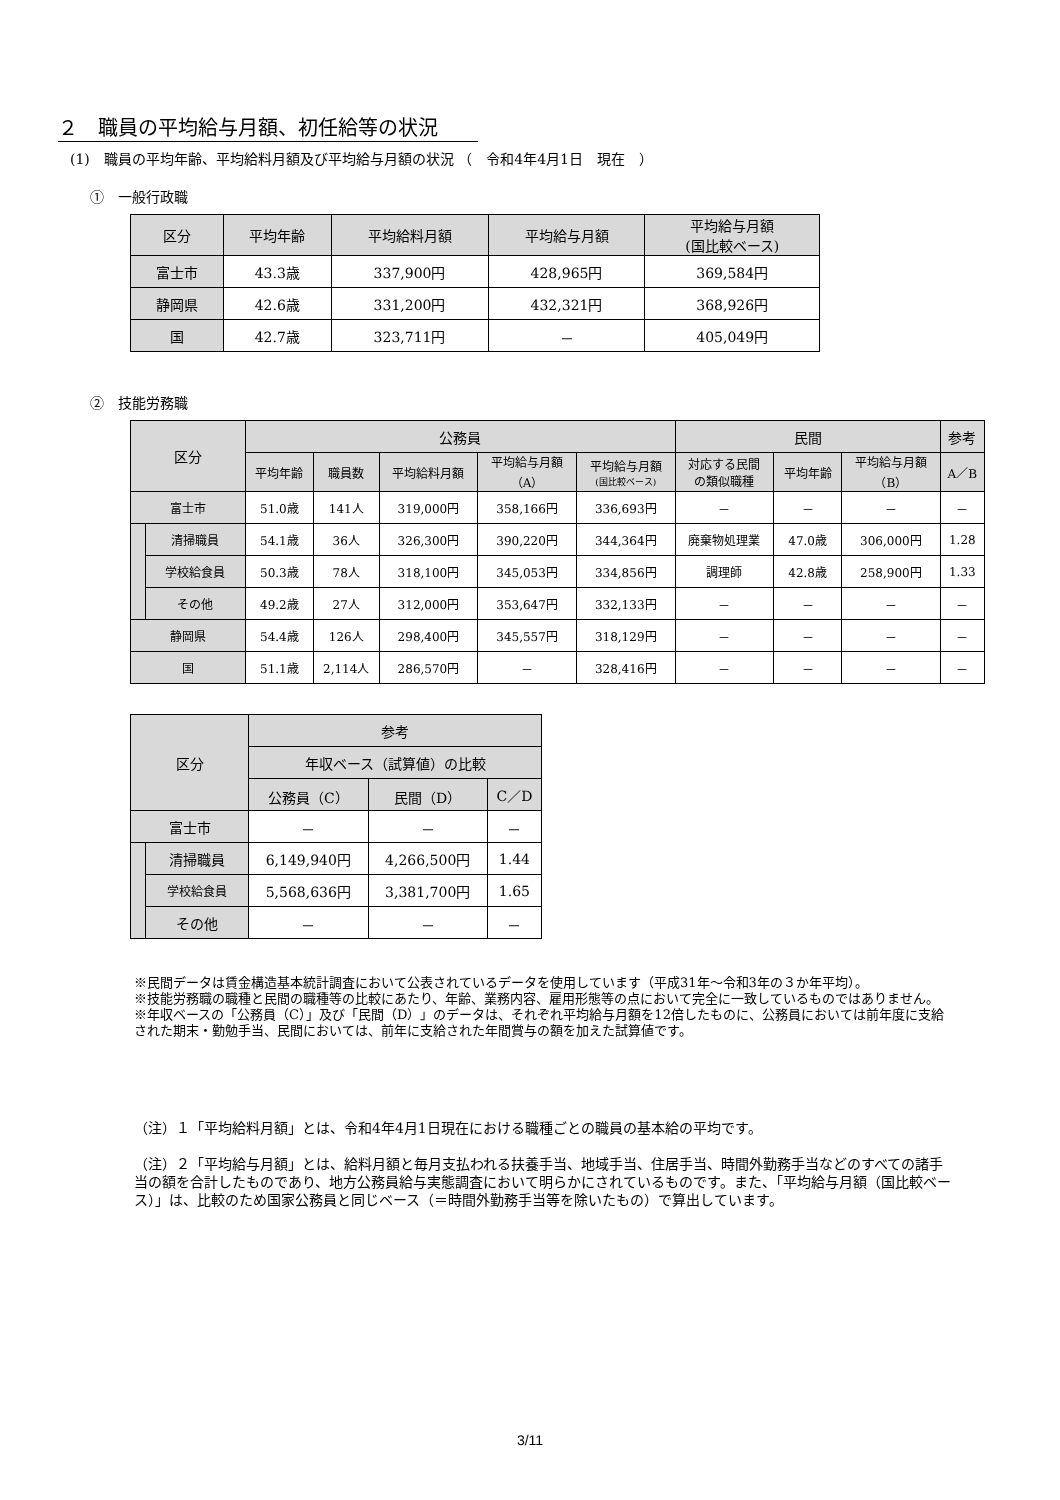２　職員の平均給与月額、初任給等の状況
(1)　職員の平均年齢、平均給料月額及び平均給与月額の状況 （　令和4年4月1日　現在　）
①　一般行政職
| 区分 | 平均年齢 | 平均給料月額 | 平均給与月額 | 平均給与月額 (国比較ベース) |
| --- | --- | --- | --- | --- |
| 富士市 | 43.3歳 | 337,900円 | 428,965円 | 369,584円 |
| 静岡県 | 42.6歳 | 331,200円 | 432,321円 | 368,926円 |
| 国 | 42.7歳 | 323,711円 | － | 405,049円 |
②　技能労務職
| 区分 | | 公務員 | | | | | 民間 | | | 参考 |
| --- | --- | --- | --- | --- | --- | --- | --- | --- | --- | --- |
| | | 平均年齢 | 職員数 | 平均給料月額 | 平均給与月額 （A） | 平均給与月額 (国比較ベース) | 対応する民間 の類似職種 | 平均年齢 | 平均給与月額 （B） | A／B |
| 富士市 | | 51.0歳 | 141人 | 319,000円 | 358,166円 | 336,693円 | － | － | － | － |
| | 清掃職員 | 54.1歳 | 36人 | 326,300円 | 390,220円 | 344,364円 | 廃棄物処理業 | 47.0歳 | 306,000円 | 1.28 |
| | 学校給食員 | 50.3歳 | 78人 | 318,100円 | 345,053円 | 334,856円 | 調理師 | 42.8歳 | 258,900円 | 1.33 |
| | その他 | 49.2歳 | 27人 | 312,000円 | 353,647円 | 332,133円 | － | － | － | － |
| 静岡県 | | 54.4歳 | 126人 | 298,400円 | 345,557円 | 318,129円 | － | － | － | － |
| 国 | | 51.1歳 | 2,114人 | 286,570円 | － | 328,416円 | － | － | － | － |
| 区分 | | 参考 | | |
| --- | --- | --- | --- | --- |
| | | 年収ベース（試算値）の比較 | | |
| | | 公務員（C） | 民間（D） | C／D |
| 富士市 | | － | － | － |
| | 清掃職員 | 6,149,940円 | 4,266,500円 | 1.44 |
| | 学校給食員 | 5,568,636円 | 3,381,700円 | 1.65 |
| | その他 | － | － | － |
※民間データは賃金構造基本統計調査において公表されているデータを使用しています（平成31年～令和3年の３か年平均）。
※技能労務職の職種と民間の職種等の比較にあたり、年齢、業務内容、雇用形態等の点において完全に一致しているものではありません。
※年収ベースの「公務員（C）」及び「民間（D）」のデータは、それぞれ平均給与月額を12倍したものに、公務員においては前年度に支給された期末・勤勉手当、民間においては、前年に支給された年間賞与の額を加えた試算値です。
（注）１「平均給料月額」とは、令和4年4月1日現在における職種ごとの職員の基本給の平均です。
（注）２「平均給与月額」とは、給料月額と毎月支払われる扶養手当、地域手当、住居手当、時間外勤務手当などのすべての諸手当の額を合計したものであり、地方公務員給与実態調査において明らかにされているものです。また、「平均給与月額（国比較ベース）」は、比較のため国家公務員と同じベース（＝時間外勤務手当等を除いたもの）で算出しています。
3/11